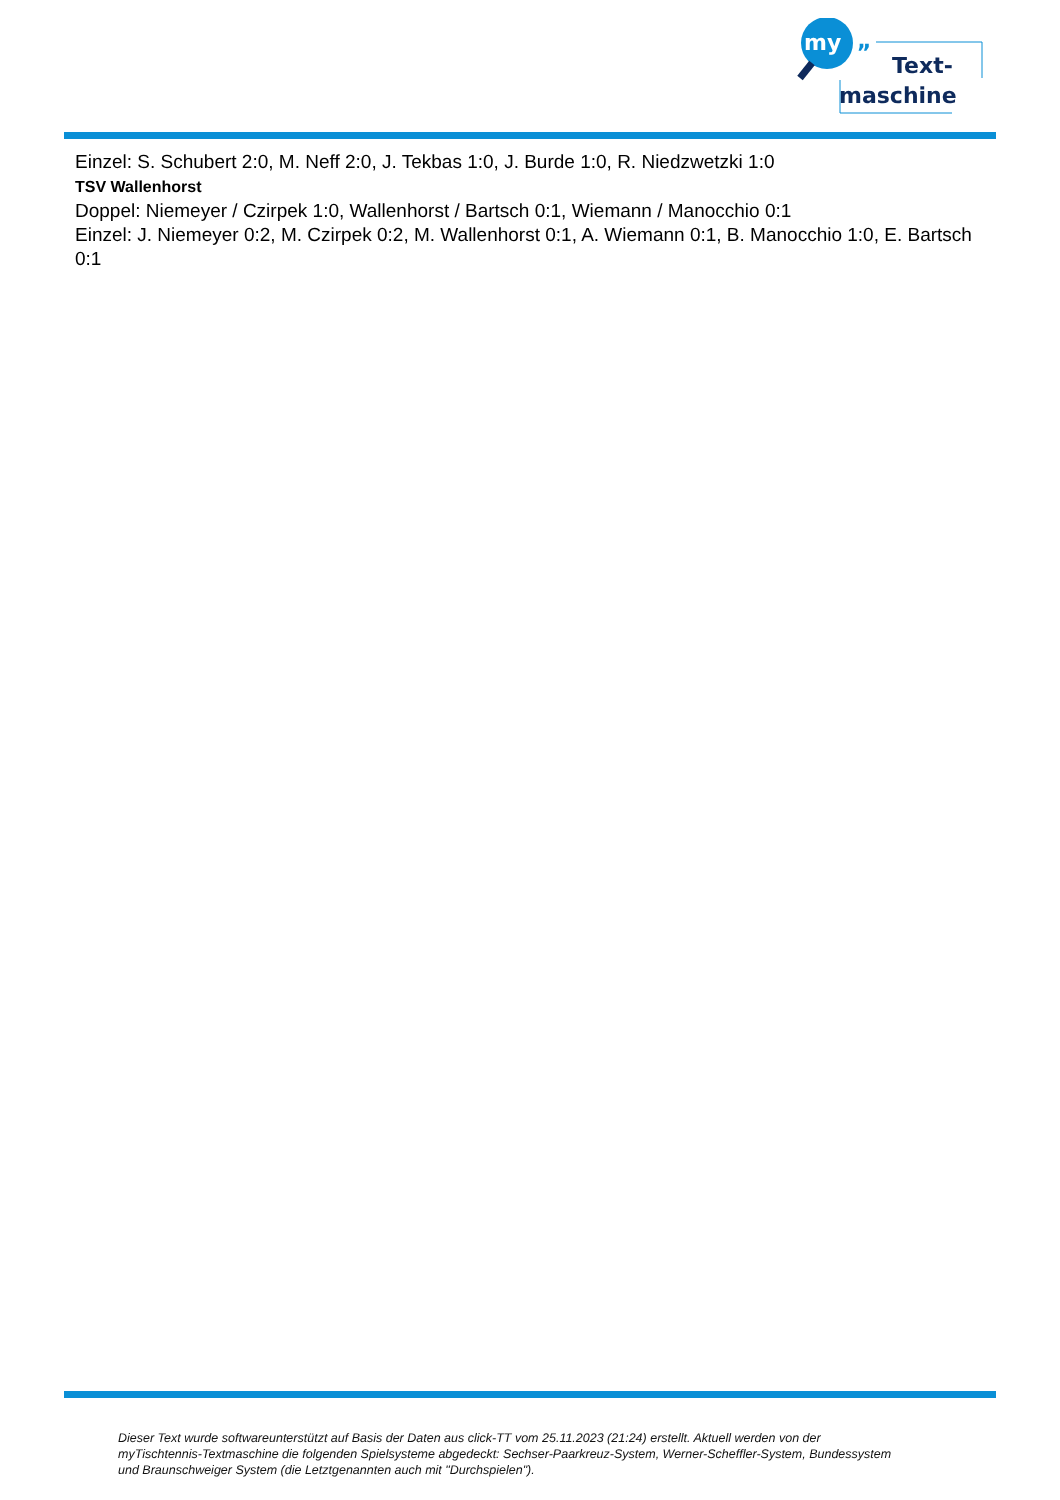my
„
Text-
maschine
Einzel: S. Schubert 2:0, M. Neff 2:0, J. Tekbas 1:0, J. Burde 1:0, R. Niedzwetzki 1:0
TSV Wallenhorst
Doppel: Niemeyer / Czirpek 1:0, Wallenhorst / Bartsch 0:1, Wiemann / Manocchio 0:1
Einzel: J. Niemeyer 0:2, M. Czirpek 0:2, M. Wallenhorst 0:1, A. Wiemann 0:1, B. Manocchio 1:0, E. Bartsch 0:1
Dieser Text wurde softwareunterstützt auf Basis der Daten aus click-TT vom 25.11.2023 (21:24) erstellt. Aktuell werden von der myTischtennis-Textmaschine die folgenden Spielsysteme abgedeckt: Sechser-Paarkreuz-System, Werner-Scheffler-System, Bundessystem und Braunschweiger System (die Letztgenannten auch mit "Durchspielen").